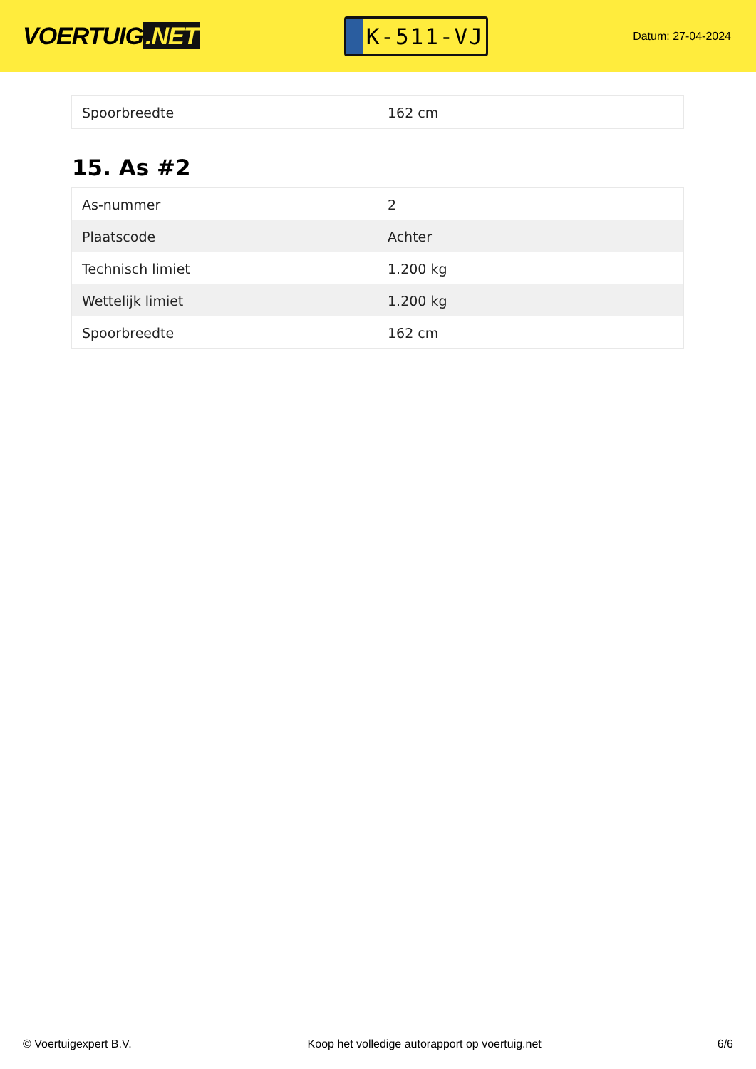VOERTUIG.NET
K-511-VJ
Datum: 27-04-2024
| Spoorbreedte | 162 cm |
15. As #2
| As-nummer | 2 |
| Plaatscode | Achter |
| Technisch limiet | 1.200 kg |
| Wettelijk limiet | 1.200 kg |
| Spoorbreedte | 162 cm |
© Voertuigexpert B.V. Koop het volledige autorapport op voertuig.net 6/6